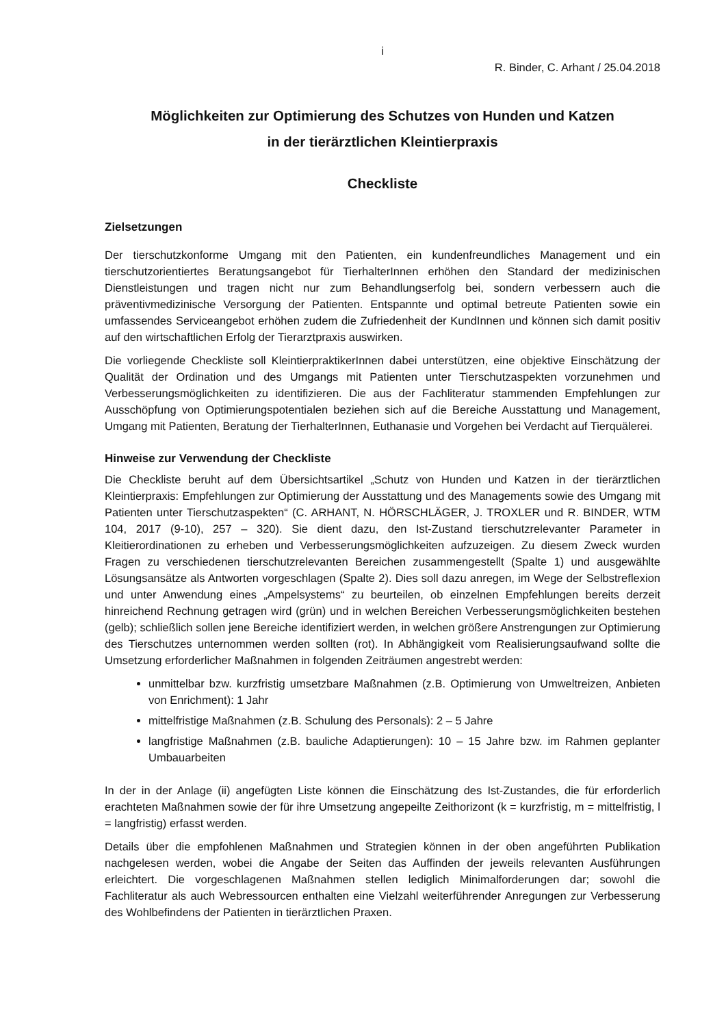i
R. Binder, C. Arhant / 25.04.2018
Möglichkeiten zur Optimierung des Schutzes von Hunden und Katzen
in der tierärztlichen Kleintierpraxis
Checkliste
Zielsetzungen
Der tierschutzkonforme Umgang mit den Patienten, ein kundenfreundliches Management und ein tierschutzorientiertes Beratungsangebot für TierhalterInnen erhöhen den Standard der medizinischen Dienstleistungen und tragen nicht nur zum Behandlungserfolg bei, sondern verbessern auch die präventivmedizinische Versorgung der Patienten. Entspannte und optimal betreute Patienten sowie ein umfassendes Serviceangebot erhöhen zudem die Zufriedenheit der KundInnen und können sich damit positiv auf den wirtschaftlichen Erfolg der Tierarztpraxis auswirken.
Die vorliegende Checkliste soll KleintierpraktikerInnen dabei unterstützen, eine objektive Einschätzung der Qualität der Ordination und des Umgangs mit Patienten unter Tierschutzaspekten vorzunehmen und Verbesserungsmöglichkeiten zu identifizieren. Die aus der Fachliteratur stammenden Empfehlungen zur Ausschöpfung von Optimierungspotentialen beziehen sich auf die Bereiche Ausstattung und Management, Umgang mit Patienten, Beratung der TierhalterInnen, Euthanasie und Vorgehen bei Verdacht auf Tierquälerei.
Hinweise zur Verwendung der Checkliste
Die Checkliste beruht auf dem Übersichtsartikel „Schutz von Hunden und Katzen in der tierärztlichen Kleintierpraxis: Empfehlungen zur Optimierung der Ausstattung und des Managements sowie des Umgang mit Patienten unter Tierschutzaspekten“ (C. ARHANT, N. HÖRSCHLÄGER, J. TROXLER und R. BINDER, WTM 104, 2017 (9-10), 257 – 320). Sie dient dazu, den Ist-Zustand tierschutzrelevanter Parameter in Kleitierordinationen zu erheben und Verbesserungsmöglichkeiten aufzuzeigen. Zu diesem Zweck wurden Fragen zu verschiedenen tierschutzrelevanten Bereichen zusammengestellt (Spalte 1) und ausgewählte Lösungsansätze als Antworten vorgeschlagen (Spalte 2). Dies soll dazu anregen, im Wege der Selbstreflexion und unter Anwendung eines „Ampelsystems“ zu beurteilen, ob einzelnen Empfehlungen bereits derzeit hinreichend Rechnung getragen wird (grün) und in welchen Bereichen Verbesserungsmöglichkeiten bestehen (gelb); schließlich sollen jene Bereiche identifiziert werden, in welchen größere Anstrengungen zur Optimierung des Tierschutzes unternommen werden sollten (rot). In Abhängigkeit vom Realisierungsaufwand sollte die Umsetzung erforderlicher Maßnahmen in folgenden Zeiträumen angestrebt werden:
unmittelbar bzw. kurzfristig umsetzbare Maßnahmen (z.B. Optimierung von Umweltreizen, Anbieten von Enrichment): 1 Jahr
mittelfristige Maßnahmen (z.B. Schulung des Personals): 2 – 5 Jahre
langfristige Maßnahmen (z.B. bauliche Adaptierungen): 10 – 15 Jahre bzw. im Rahmen geplanter Umbauarbeiten
In der in der Anlage (ii) angefügten Liste können die Einschätzung des Ist-Zustandes, die für erforderlich erachteten Maßnahmen sowie der für ihre Umsetzung angepeilte Zeithorizont (k = kurzfristig, m = mittelfristig, l = langfristig) erfasst werden.
Details über die empfohlenen Maßnahmen und Strategien können in der oben angeführten Publikation nachgelesen werden, wobei die Angabe der Seiten das Auffinden der jeweils relevanten Ausführungen erleichtert. Die vorgeschlagenen Maßnahmen stellen lediglich Minimalforderungen dar; sowohl die Fachliteratur als auch Webressourcen enthalten eine Vielzahl weiterführender Anregungen zur Verbesserung des Wohlbefindens der Patienten in tierärztlichen Praxen.